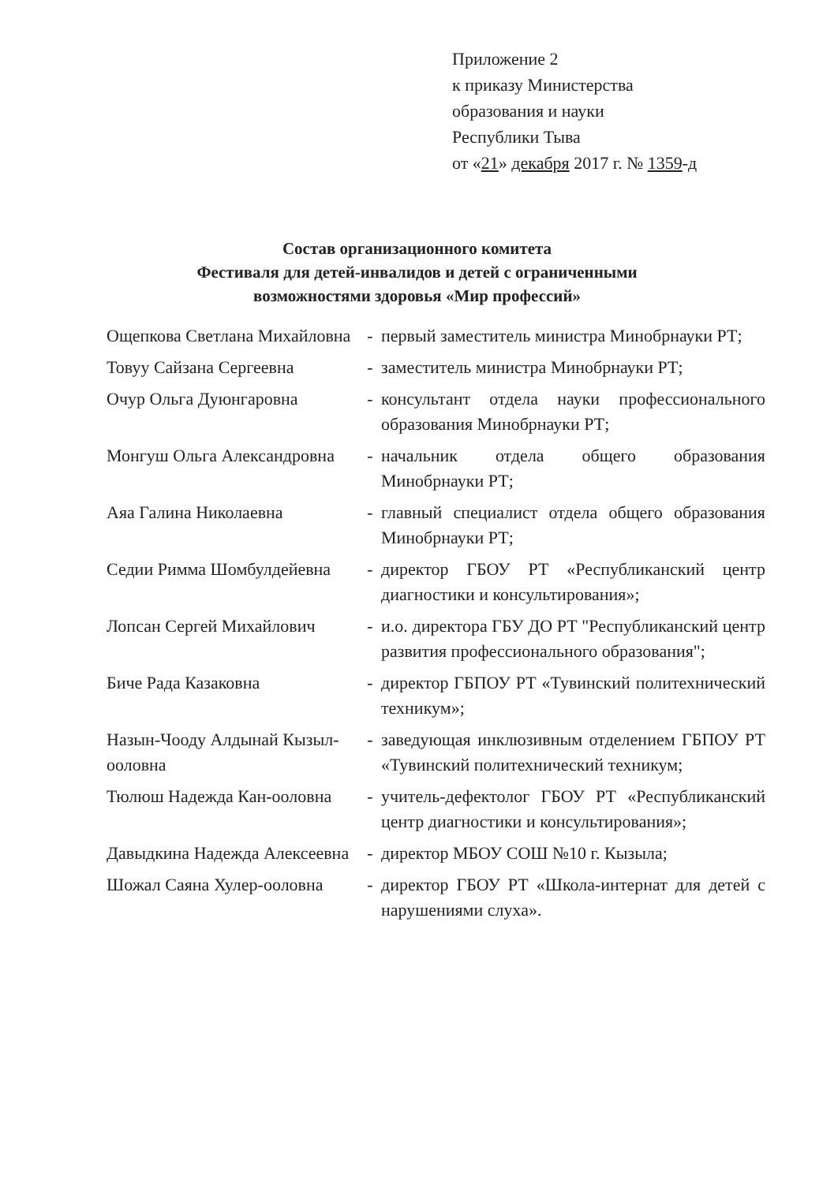Приложение 2
к приказу Министерства
образования и науки
Республики Тыва
от «21» декабря 2017 г. № 1359-д
Состав организационного комитета
Фестиваля для детей-инвалидов и детей с ограниченными
возможностями здоровья «Мир профессий»
| Ощепкова Светлана Михайловна | - | первый заместитель министра Минобрнауки РТ; |
| Товуу Сайзана Сергеевна | - | заместитель министра Минобрнауки РТ; |
| Очур Ольга Дуюнгаровна | - | консультант отдела науки профессионального образования Минобрнауки РТ; |
| Монгуш Ольга Александровна | - | начальник отдела общего образования Минобрнауки РТ; |
| Аяа Галина Николаевна | - | главный специалист отдела общего образования Минобрнауки РТ; |
| Седии Римма Шомбулдейевна | - | директор ГБОУ РТ «Республиканский центр диагностики и консультирования»; |
| Лопсан Сергей Михайлович | - | и.о. директора ГБУ ДО РТ "Республиканский центр развития профессионального образования"; |
| Биче Рада Казаковна | - | директор ГБПОУ РТ «Тувинский политехнический техникум»; |
| Назын-Чооду Алдынай Кызыл-ооловна | - | заведующая инклюзивным отделением ГБПОУ РТ «Тувинский политехнический техникум; |
| Тюлюш Надежда Кан-ооловна | - | учитель-дефектолог ГБОУ РТ «Республиканский центр диагностики и консультирования»; |
| Давыдкина Надежда Алексеевна | - | директор МБОУ СОШ №10 г. Кызыла; |
| Шожал Саяна Хулер-ооловна | - | директор ГБОУ РТ «Школа-интернат для детей с нарушениями слуха». |